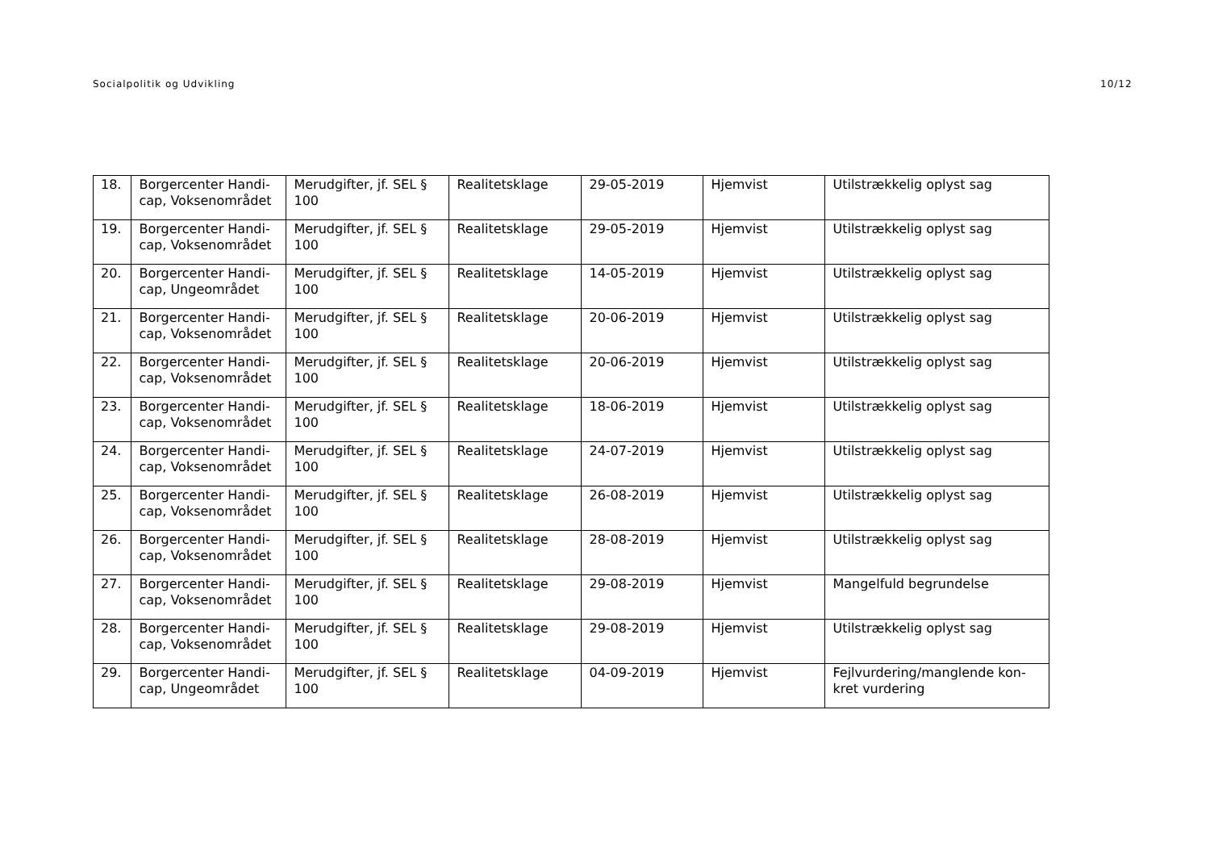Socialpolitik og Udvikling 10/12
| 18. | Borgercenter Handi-cap, Voksenområdet | Merudgifter, jf. SEL § 100 | Realitetsklage | 29-05-2019 | Hjemvist | Utilstrækkelig oplyst sag |
| 19. | Borgercenter Handi-cap, Voksenområdet | Merudgifter, jf. SEL § 100 | Realitetsklage | 29-05-2019 | Hjemvist | Utilstrækkelig oplyst sag |
| 20. | Borgercenter Handi-cap, Ungeområdet | Merudgifter, jf. SEL § 100 | Realitetsklage | 14-05-2019 | Hjemvist | Utilstrækkelig oplyst sag |
| 21. | Borgercenter Handi-cap, Voksenområdet | Merudgifter, jf. SEL § 100 | Realitetsklage | 20-06-2019 | Hjemvist | Utilstrækkelig oplyst sag |
| 22. | Borgercenter Handi-cap, Voksenområdet | Merudgifter, jf. SEL § 100 | Realitetsklage | 20-06-2019 | Hjemvist | Utilstrækkelig oplyst sag |
| 23. | Borgercenter Handi-cap, Voksenområdet | Merudgifter, jf. SEL § 100 | Realitetsklage | 18-06-2019 | Hjemvist | Utilstrækkelig oplyst sag |
| 24. | Borgercenter Handi-cap, Voksenområdet | Merudgifter, jf. SEL § 100 | Realitetsklage | 24-07-2019 | Hjemvist | Utilstrækkelig oplyst sag |
| 25. | Borgercenter Handi-cap, Voksenområdet | Merudgifter, jf. SEL § 100 | Realitetsklage | 26-08-2019 | Hjemvist | Utilstrækkelig oplyst sag |
| 26. | Borgercenter Handi-cap, Voksenområdet | Merudgifter, jf. SEL § 100 | Realitetsklage | 28-08-2019 | Hjemvist | Utilstrækkelig oplyst sag |
| 27. | Borgercenter Handi-cap, Voksenområdet | Merudgifter, jf. SEL § 100 | Realitetsklage | 29-08-2019 | Hjemvist | Mangelfuld begrundelse |
| 28. | Borgercenter Handi-cap, Voksenområdet | Merudgifter, jf. SEL § 100 | Realitetsklage | 29-08-2019 | Hjemvist | Utilstrækkelig oplyst sag |
| 29. | Borgercenter Handi-cap, Ungeområdet | Merudgifter, jf. SEL § 100 | Realitetsklage | 04-09-2019 | Hjemvist | Fejlvurdering/manglende kon-kret vurdering |